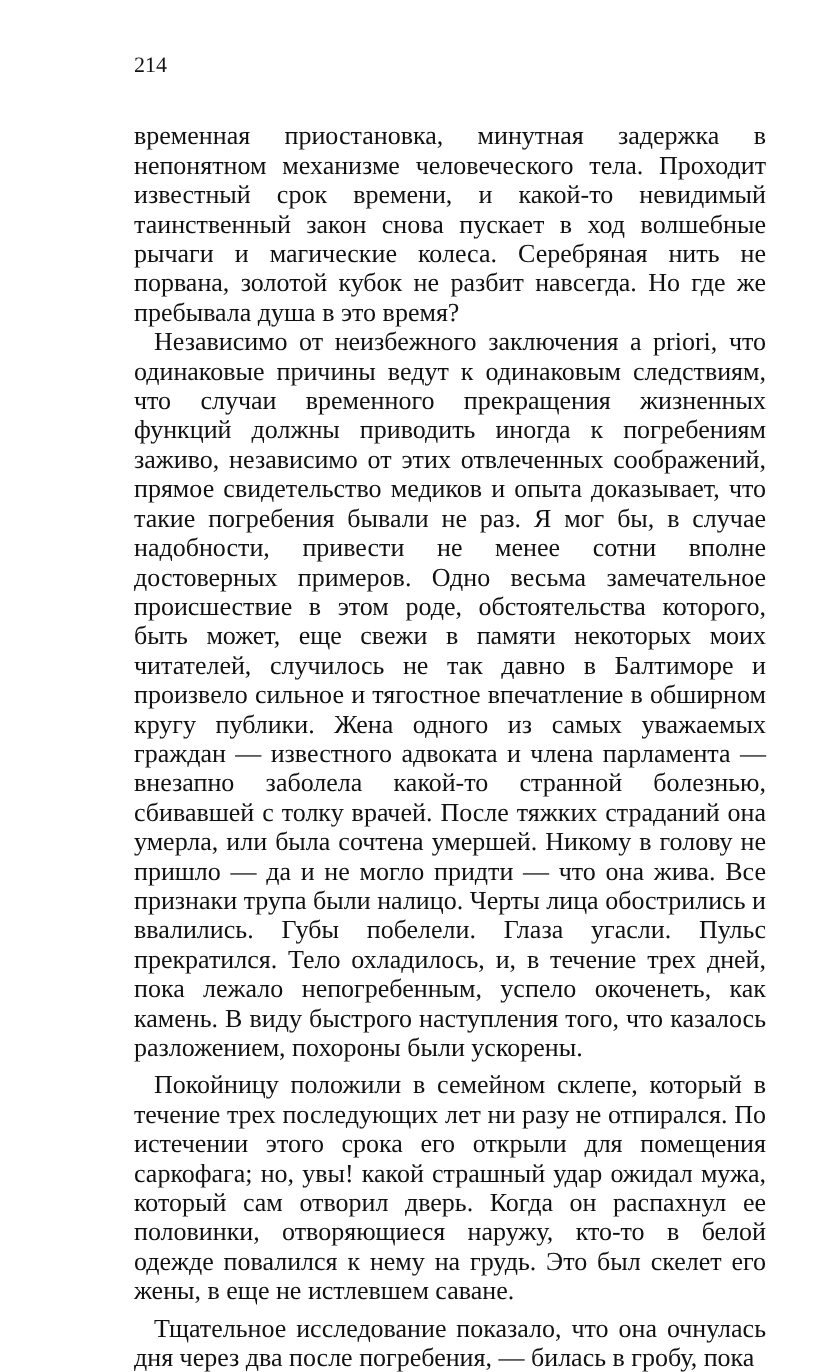214
временная приостановка, минутная задержка в непонятном механизме человеческого тела. Проходит известный срок времени, и какой-то невидимый таинственный закон снова пускает в ход волшебные рычаги и магические колеса. Серебряная нить не порвана, золотой кубок не разбит навсегда. Но где же пребывала душа в это время?
Независимо от неизбежного заключения a priori, что одинаковые причины ведут к одинаковым следствиям, что случаи временного прекращения жизненных функций должны приводить иногда к погребениям заживо, независимо от этих отвлеченных соображений, прямое свидетельство медиков и опыта доказывает, что такие погребения бывали не раз. Я мог бы, в случае надобности, привести не менее сотни вполне достоверных примеров. Одно весьма замечательное происшествие в этом роде, обстоятельства которого, быть может, еще свежи в памяти некоторых моих читателей, случилось не так давно в Балтиморе и произвело сильное и тягостное впечатление в обширном кругу публики. Жена одного из самых уважаемых граждан — известного адвоката и члена парламента — внезапно заболела какой-то странной болезнью, сбивавшей с толку врачей. После тяжких страданий она умерла, или была сочтена умершей. Никому в голову не пришло — да и не могло придти — что она жива. Все признаки трупа были налицо. Черты лица обострились и ввалились. Губы побелели. Глаза угасли. Пульс прекратился. Тело охладилось, и, в течение трех дней, пока лежало непогребенным, успело окоченеть, как камень. В виду быстрого наступления того, что казалось разложением, похороны были ускорены.
Покойницу положили в семейном склепе, который в течение трех последующих лет ни разу не отпирался. По истечении этого срока его открыли для помещения саркофага; но, увы! какой страшный удар ожидал мужа, который сам отворил дверь. Когда он распахнул ее половинки, отворяющиеся наружу, кто-то в белой одежде повалился к нему на грудь. Это был скелет его жены, в еще не истлевшем саване.
Тщательное исследование показало, что она очнулась дня через два после погребения, — билась в гробу, пока